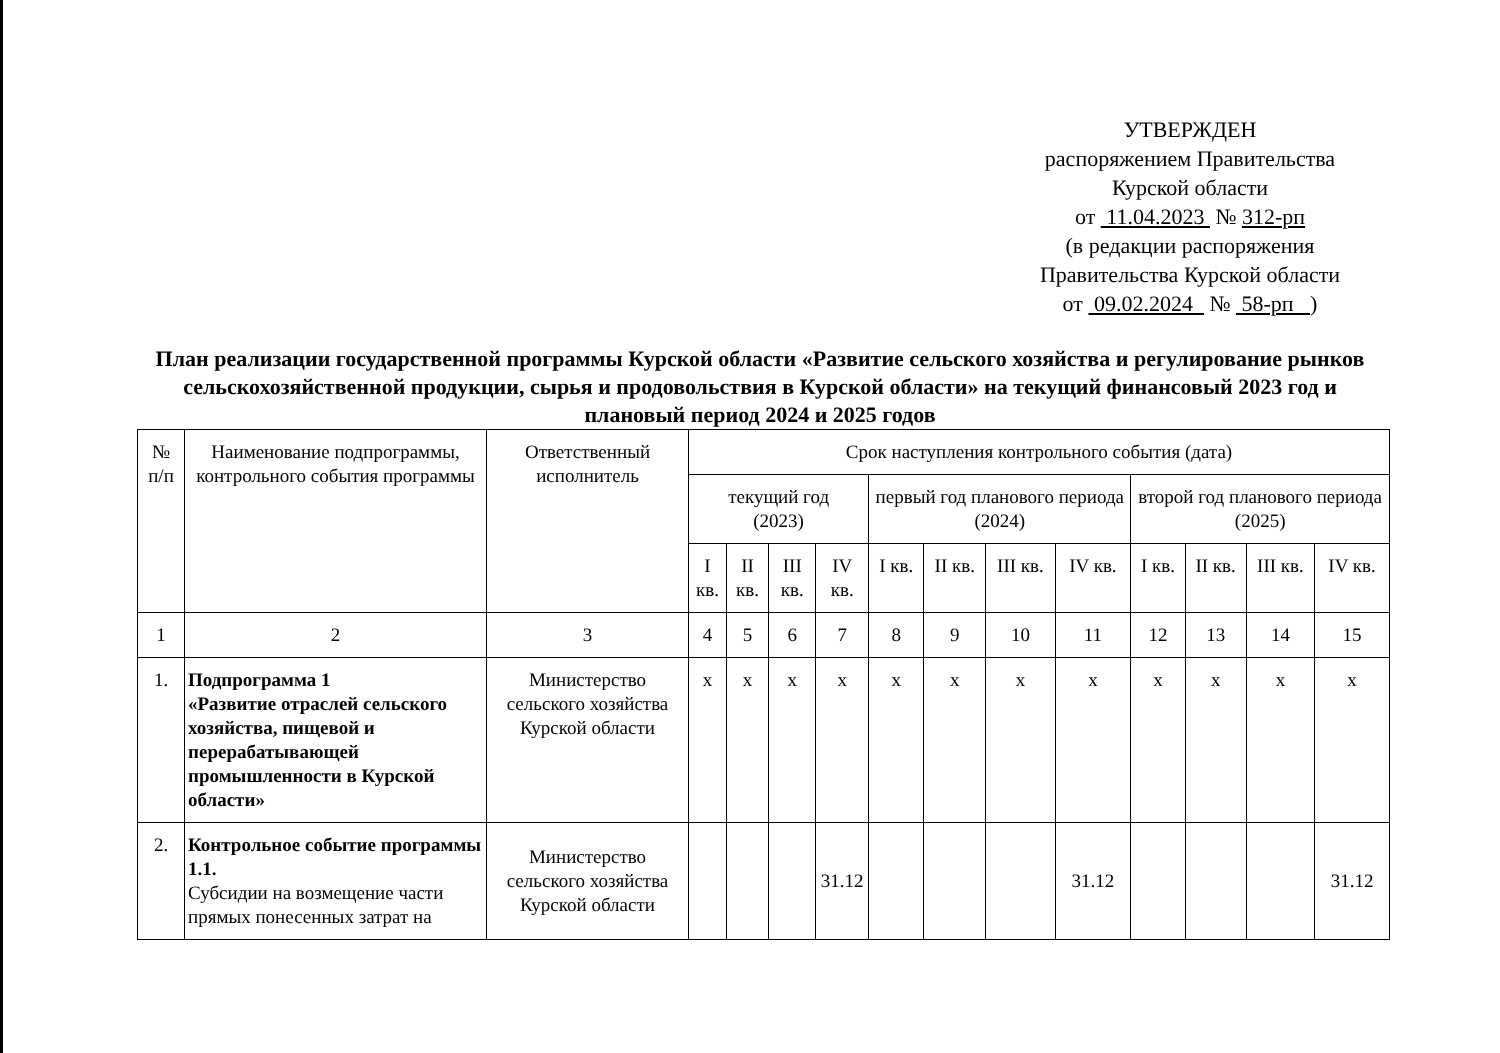УТВЕРЖДЕН
распоряжением Правительства
Курской области
от 11.04.2023 № 312-рп
(в редакции распоряжения
Правительства Курской области
от 09.02.2024 № 58-рп )
План реализации государственной программы Курской области «Развитие сельского хозяйства и регулирование рынков сельскохозяйственной продукции, сырья и продовольствия в Курской области» на текущий финансовый 2023 год и плановый период 2024 и 2025 годов
| № п/п | Наименование подпрограммы, контрольного события программы | Ответственный исполнитель | Срок наступления контрольного события (дата) | | | | | | | | | | | |
| --- | --- | --- | --- | --- | --- | --- | --- | --- | --- | --- | --- | --- | --- | --- |
| | | | текущий год (2023) | | | | первый год планового периода (2024) | | | | второй год планового периода (2025) | | | |
| | | | I кв. | II кв. | III кв. | IV кв. | I кв. | II кв. | III кв. | IV кв. | I кв. | II кв. | III кв. | IV кв. |
| 1 | 2 | 3 | 4 | 5 | 6 | 7 | 8 | 9 | 10 | 11 | 12 | 13 | 14 | 15 |
| 1. | Подпрограмма 1 «Развитие отраслей сельского хозяйства, пищевой и перерабатывающей промышленности в Курской области» | Министерство сельского хозяйства Курской области | х | х | х | х | х | х | х | х | х | х | х | х |
| 2. | Контрольное событие программы 1.1. Субсидии на возмещение части прямых понесенных затрат на | Министерство сельского хозяйства Курской области | | | | 31.12 | | | | 31.12 | | | | 31.12 |